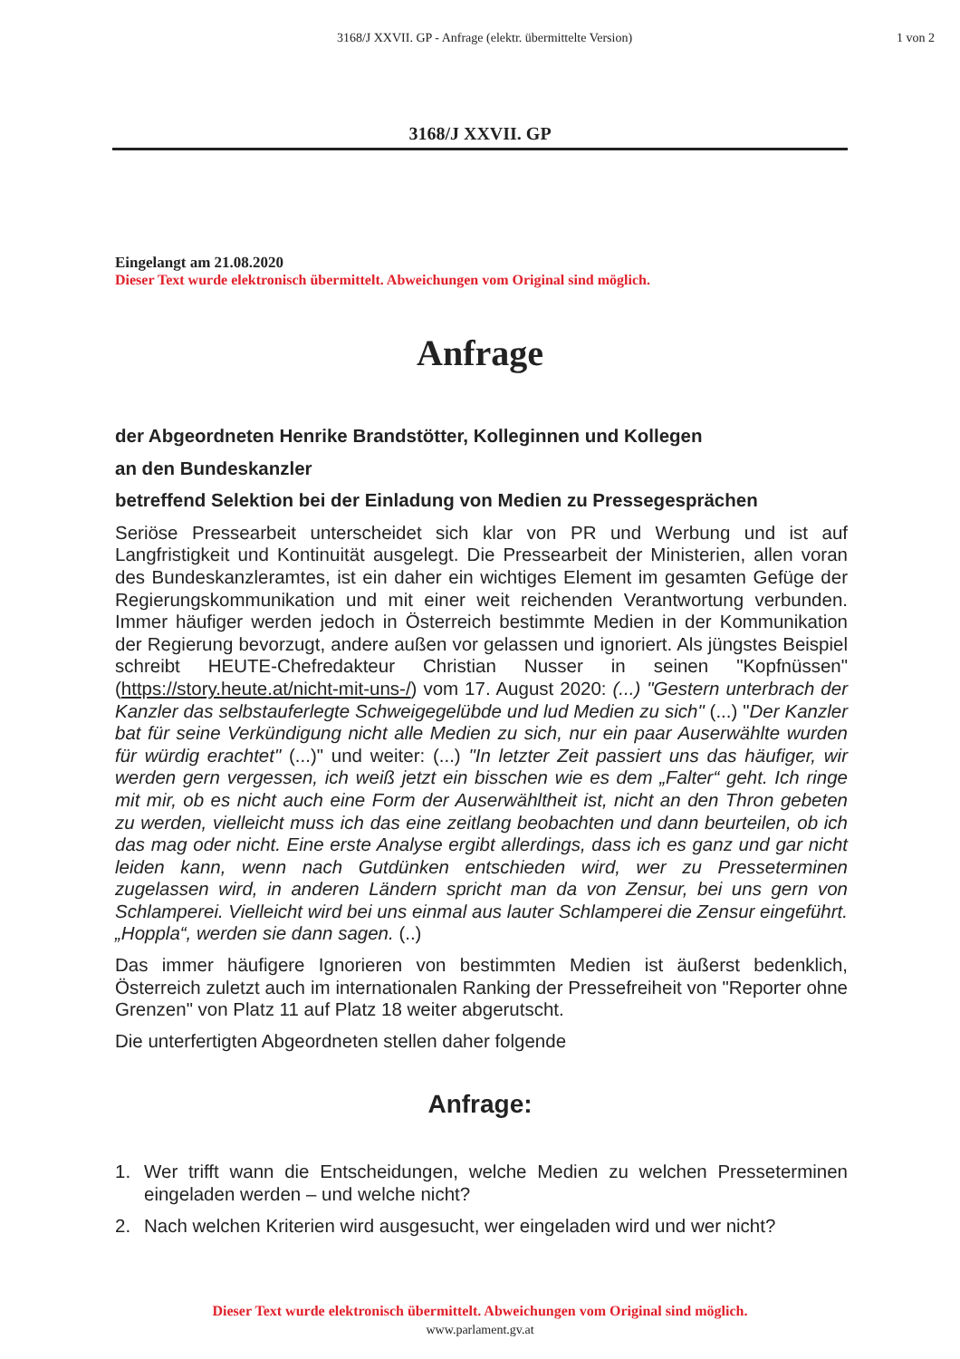3168/J XXVII. GP - Anfrage (elektr. übermittelte Version)
1 von 2
3168/J XXVII. GP
Eingelangt am 21.08.2020
Dieser Text wurde elektronisch übermittelt. Abweichungen vom Original sind möglich.
Anfrage
der Abgeordneten Henrike Brandstötter, Kolleginnen und Kollegen
an den Bundeskanzler
betreffend Selektion bei der Einladung von Medien zu Pressegesprächen
Seriöse Pressearbeit unterscheidet sich klar von PR und Werbung und ist auf Langfristigkeit und Kontinuität ausgelegt. Die Pressearbeit der Ministerien, allen voran des Bundeskanzleramtes, ist ein daher ein wichtiges Element im gesamten Gefüge der Regierungskommunikation und mit einer weit reichenden Verantwortung verbunden. Immer häufiger werden jedoch in Österreich bestimmte Medien in der Kommunikation der Regierung bevorzugt, andere außen vor gelassen und ignoriert. Als jüngstes Beispiel schreibt HEUTE-Chefredakteur Christian Nusser in seinen "Kopfnüssen" (https://story.heute.at/nicht-mit-uns-/) vom 17. August 2020: (...) "Gestern unterbrach der Kanzler das selbstauferlegte Schweigegelübde und lud Medien zu sich" (...) "Der Kanzler bat für seine Verkündigung nicht alle Medien zu sich, nur ein paar Auserwählte wurden für würdig erachtet" (...)" und weiter: (...) "In letzter Zeit passiert uns das häufiger, wir werden gern vergessen, ich weiß jetzt ein bisschen wie es dem „Falter“ geht. Ich ringe mit mir, ob es nicht auch eine Form der Auserwähltheit ist, nicht an den Thron gebeten zu werden, vielleicht muss ich das eine zeitlang beobachten und dann beurteilen, ob ich das mag oder nicht. Eine erste Analyse ergibt allerdings, dass ich es ganz und gar nicht leiden kann, wenn nach Gutdünken entschieden wird, wer zu Presseterminen zugelassen wird, in anderen Ländern spricht man da von Zensur, bei uns gern von Schlamperei. Vielleicht wird bei uns einmal aus lauter Schlamperei die Zensur eingeführt. „Hoppla“, werden sie dann sagen. (..)
Das immer häufigere Ignorieren von bestimmten Medien ist äußerst bedenklich, Österreich zuletzt auch im internationalen Ranking der Pressefreiheit von "Reporter ohne Grenzen" von Platz 11 auf Platz 18 weiter abgerutscht.
Die unterfertigten Abgeordneten stellen daher folgende
Anfrage:
1. Wer trifft wann die Entscheidungen, welche Medien zu welchen Presseterminen eingeladen werden – und welche nicht?
2. Nach welchen Kriterien wird ausgesucht, wer eingeladen wird und wer nicht?
Dieser Text wurde elektronisch übermittelt. Abweichungen vom Original sind möglich.
www.parlament.gv.at